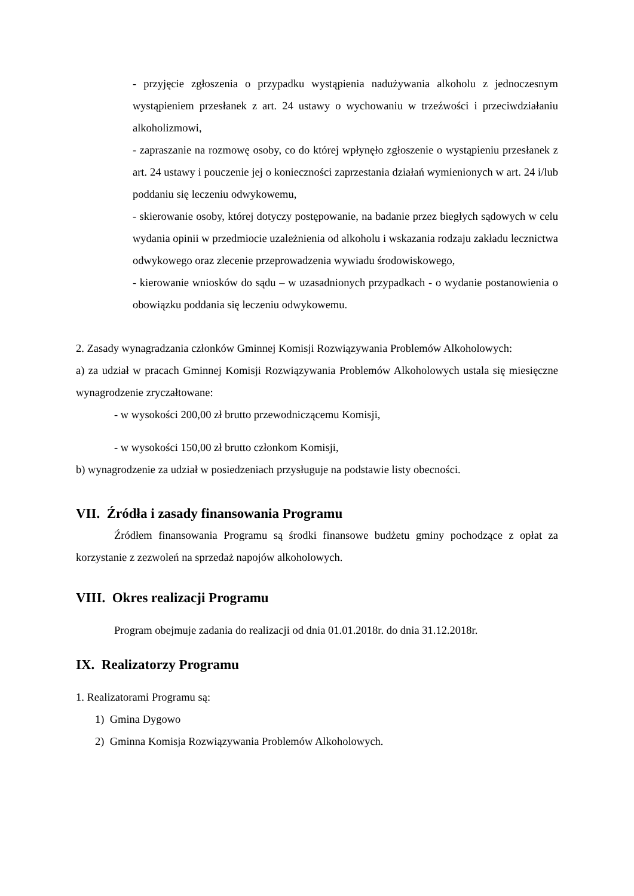- przyjęcie zgłoszenia o przypadku wystąpienia nadużywania alkoholu z jednoczesnym wystąpieniem przesłanek z art. 24 ustawy o wychowaniu w trzeźwości i przeciwdziałaniu alkoholizmowi,
- zapraszanie na rozmowę osoby, co do której wpłynęło zgłoszenie o wystąpieniu przesłanek z art. 24 ustawy i pouczenie jej o konieczności zaprzestania działań wymienionych w art. 24 i/lub poddaniu się leczeniu odwykowemu,
- skierowanie osoby, której dotyczy postępowanie, na badanie przez biegłych sądowych w celu wydania opinii w przedmiocie uzależnienia od alkoholu i wskazania rodzaju zakładu lecznictwa odwykowego oraz zlecenie przeprowadzenia wywiadu środowiskowego,
- kierowanie wniosków do sądu – w uzasadnionych przypadkach - o wydanie postanowienia o obowiązku poddania się leczeniu odwykowemu.
2. Zasady wynagradzania członków Gminnej Komisji Rozwiązywania Problemów Alkoholowych:
a) za udział w pracach Gminnej Komisji Rozwiązywania Problemów Alkoholowych ustala się miesięczne wynagrodzenie zryczałtowane:
- w wysokości 200,00 zł brutto przewodniczącemu Komisji,
- w wysokości 150,00 zł brutto członkom Komisji,
b) wynagrodzenie za udział w posiedzeniach przysługuje na podstawie listy obecności.
VII. Źródła i zasady finansowania Programu
Źródłem finansowania Programu są środki finansowe budżetu gminy pochodzące z opłat za korzystanie z zezwoleń na sprzedaż napojów alkoholowych.
VIII. Okres realizacji Programu
Program obejmuje zadania do realizacji od dnia 01.01.2018r. do dnia 31.12.2018r.
IX. Realizatorzy Programu
1. Realizatorami Programu są:
1) Gmina Dygowo
2) Gminna Komisja Rozwiązywania Problemów Alkoholowych.